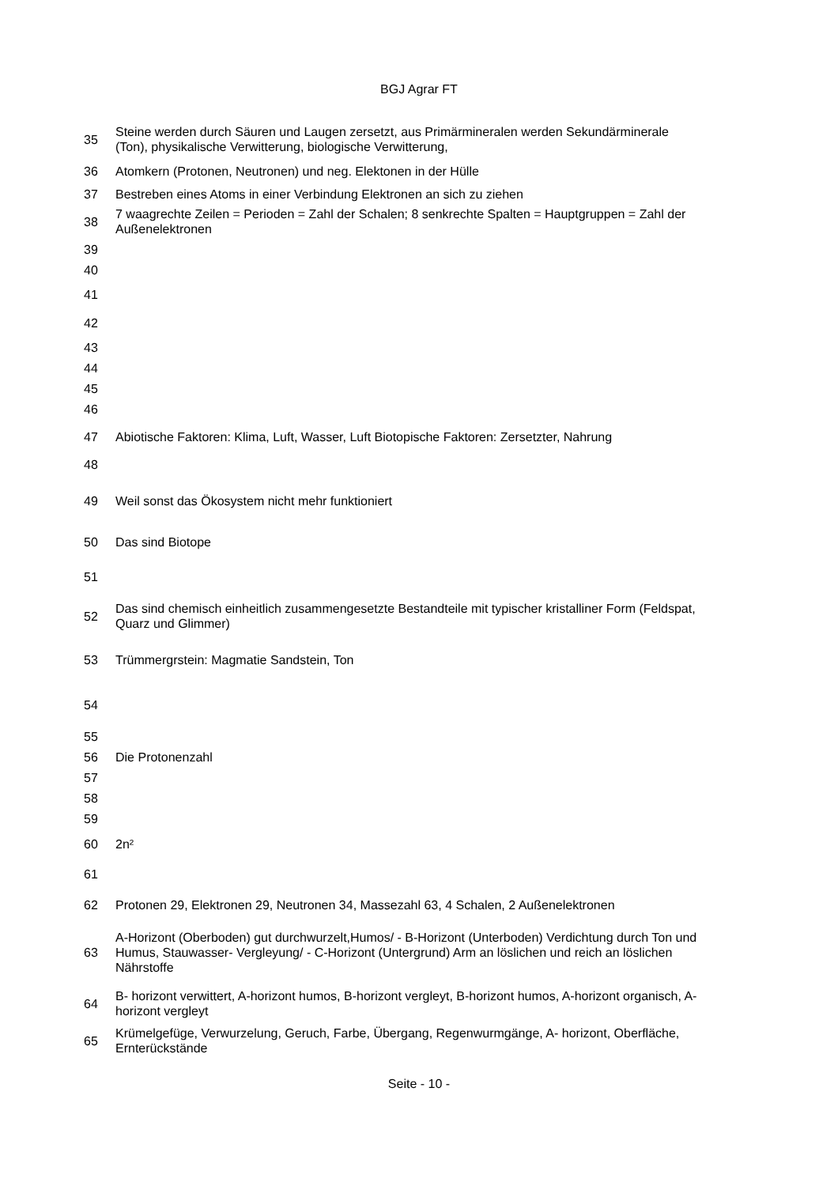BGJ Agrar FT
| 35 | Steine werden durch Säuren und Laugen zersetzt, aus Primärmineralen werden Sekundärminerale (Ton), physikalische Verwitterung, biologische Verwitterung, |
| 36 | Atomkern (Protonen, Neutronen) und neg. Elektonen in der Hülle |
| 37 | Bestreben eines Atoms in einer Verbindung Elektronen an sich zu ziehen |
| 38 | 7 waagrechte Zeilen = Perioden = Zahl der Schalen; 8 senkrechte Spalten = Hauptgruppen = Zahl der Außenelektronen |
| 39 | |
| 40 | |
| 41 | |
| 42 | |
| 43 | |
| 44 | |
| 45 | |
| 46 | |
| 47 | Abiotische Faktoren: Klima, Luft, Wasser, Luft Biotopische Faktoren: Zersetzter, Nahrung |
| 48 | |
| 49 | Weil sonst das Ökosystem nicht mehr funktioniert |
| 50 | Das sind Biotope |
| 51 | |
| 52 | Das sind chemisch einheitlich zusammengesetzte Bestandteile mit typischer kristalliner Form (Feldspat, Quarz und Glimmer) |
| 53 | Trümmergrstein: Magmatie Sandstein, Ton |
| 54 | |
| 55 | |
| 56 | Die Protonenzahl |
| 57 | |
| 58 | |
| 59 | |
| 60 | 2n² |
| 61 | |
| 62 | Protonen 29, Elektronen 29, Neutronen 34, Massezahl 63, 4 Schalen, 2 Außenelektronen |
| 63 | A-Horizont (Oberboden) gut durchwurzelt,Humos/ - B-Horizont (Unterboden) Verdichtung durch Ton und Humus, Stauwasser- Vergleyung/ - C-Horizont (Untergrund) Arm an löslichen und reich an löslichen Nährstoffe |
| 64 | B- horizont verwittert, A-horizont humos, B-horizont vergleyt, B-horizont humos, A-horizont organisch, A-horizont vergleyt |
| 65 | Krümelgefüge, Verwurzelung, Geruch, Farbe, Übergang, Regenwurmgänge, A- horizont, Oberfläche, Ernterückstände |
Seite - 10 -